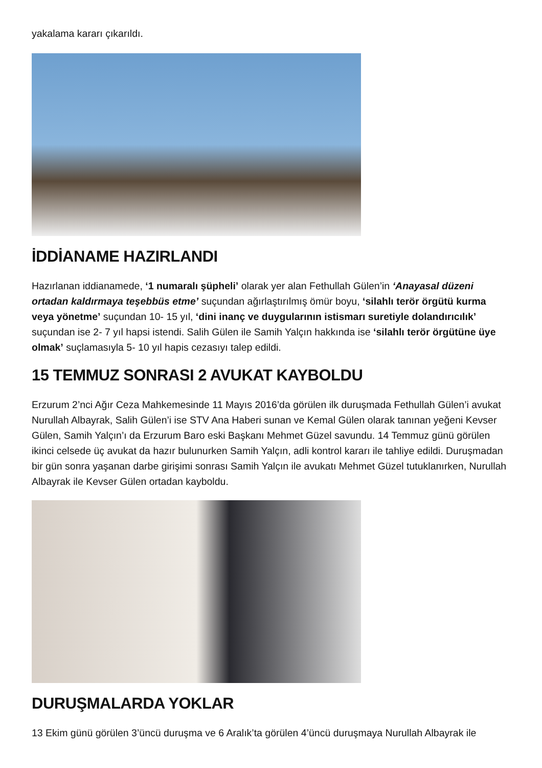yakalama kararı çıkarıldı.
İDDİANAME HAZIRLANDI
Hazırlanan iddianamede, ‘1 numaralı şüpheli’ olarak yer alan Fethullah Gülen’in ‘Anayasal düzeni ortadan kaldırmaya teşebbüs etme’ suçundan ağırlaştırılmış ömür boyu, ‘silahlı terör örgütü kurma veya yönetme’ suçundan 10- 15 yıl, ‘dini inanç ve duygularının istismarı suretiyle dolandırıcılık’ suçundan ise 2- 7 yıl hapsi istendi. Salih Gülen ile Samih Yalçın hakkında ise ‘silahlı terör örgütüne üye olmak’ suçlamasıyla 5- 10 yıl hapis cezasıyı talep edildi.
15 TEMMUZ SONRASI 2 AVUKAT KAYBOLDU
Erzurum 2’nci Ağır Ceza Mahkemesinde 11 Mayıs 2016’da görülen ilk duruşmada Fethullah Gülen’i avukat Nurullah Albayrak, Salih Gülen’i ise STV Ana Haberi sunan ve Kemal Gülen olarak tanınan yeğeni Kevser Gülen, Samih Yalçın’ı da Erzurum Baro eski Başkanı Mehmet Güzel savundu. 14 Temmuz günü görülen ikinci celsede üç avukat da hazır bulunurken Samih Yalçın, adli kontrol kararı ile tahliye edildi. Duruşmadan bir gün sonra yaşanan darbe girişimi sonrası Samih Yalçın ile avukatı Mehmet Güzel tutuklanırken, Nurullah Albayrak ile Kevser Gülen ortadan kayboldu.
DURUŞMALARDA YOKLAR
13 Ekim günü görülen 3’üncü duruşma ve 6 Aralık’ta görülen 4’üncü duruşmaya Nurullah Albayrak ile